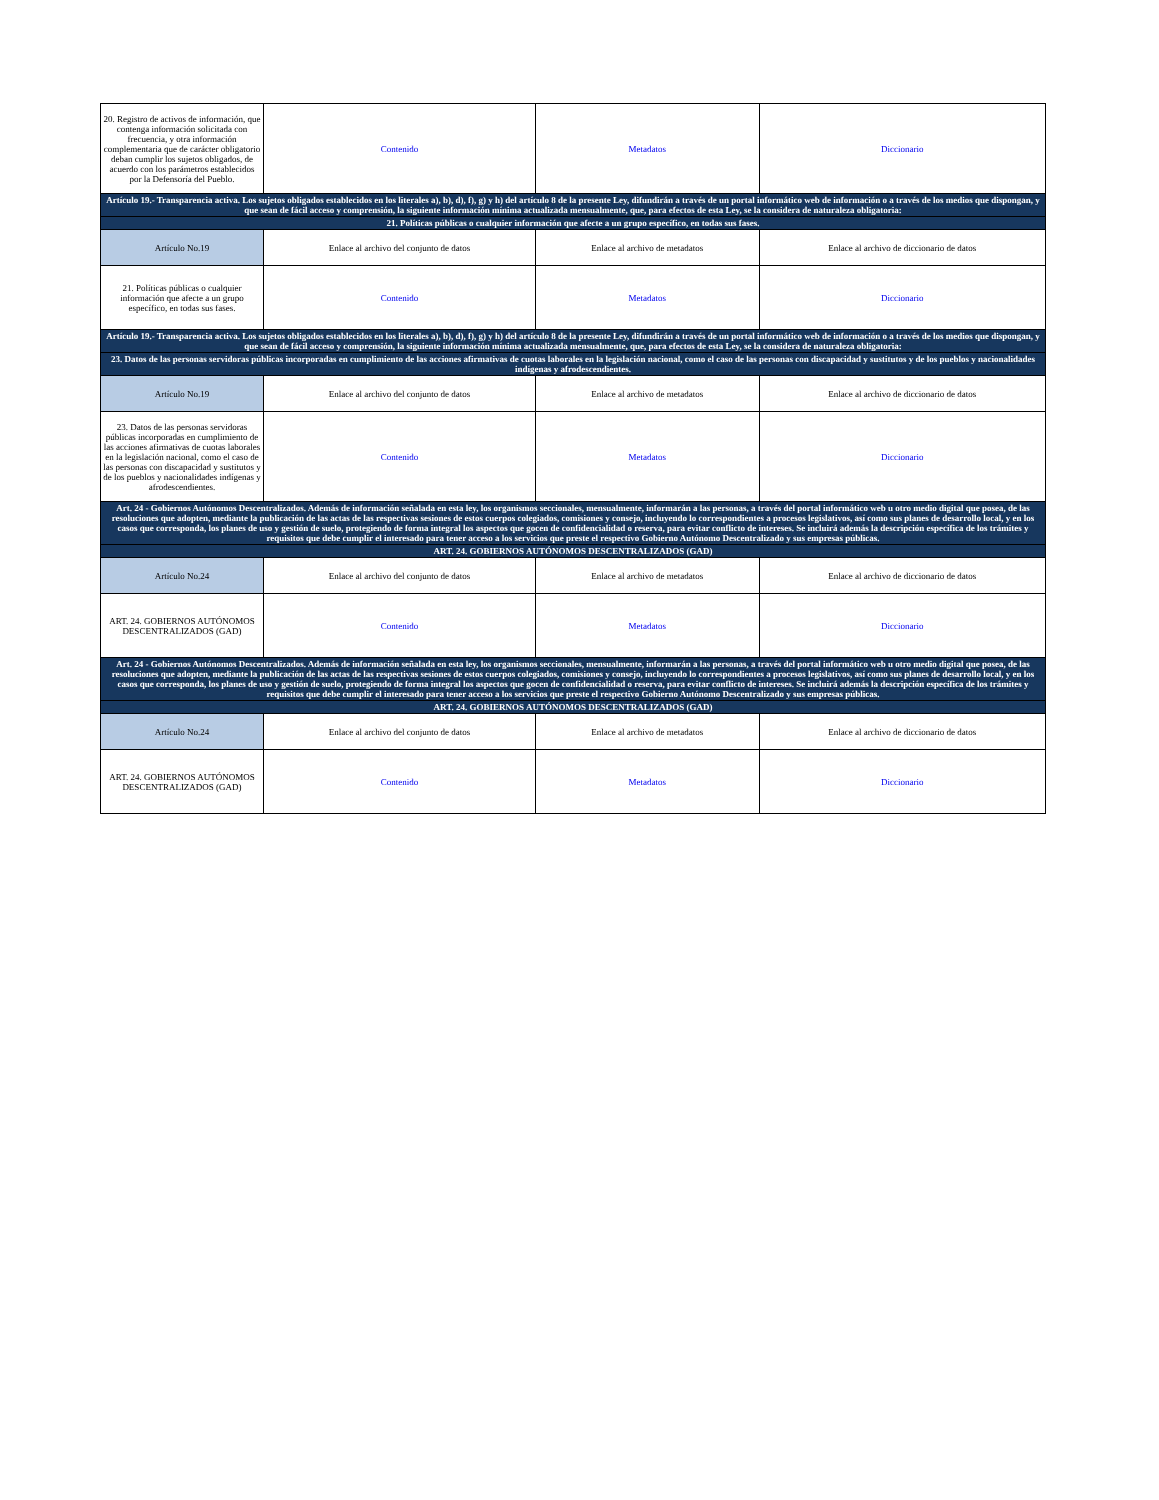| 20. Registro de activos de información, que contenga información solicitada con frecuencia, y otra información complementaria que de carácter obligatorio deban cumplir los sujetos obligados, de acuerdo con los parámetros establecidos por la Defensoría del Pueblo. | Contenido | Metadatos | Diccionario |
| Artículo 19.- Transparencia activa. Los sujetos obligados establecidos en los literales a), b), d), f), g) y h) del artículo 8 de la presente Ley, difundirán a través de un portal informático web de información o a través de los medios que dispongan, y que sean de fácil acceso y comprensión, la siguiente información mínima actualizada mensualmente, que, para efectos de esta Ley, se la considera de naturaleza obligatoria: | | | |
| 21. Políticas públicas o cualquier información que afecte a un grupo específico, en todas sus fases. | | | |
| Artículo No.19 | Enlace al archivo del conjunto de datos | Enlace al archivo de metadatos | Enlace al archivo de diccionario de datos |
| 21. Políticas públicas o cualquier información que afecte a un grupo específico, en todas sus fases. | Contenido | Metadatos | Diccionario |
| Artículo 19.- Transparencia activa. Los sujetos obligados establecidos en los literales a), b), d), f), g) y h) del artículo 8 de la presente Ley, difundirán a través de un portal informático web de información o a través de los medios que dispongan, y que sean de fácil acceso y comprensión, la siguiente información mínima actualizada mensualmente, que, para efectos de esta Ley, se la considera de naturaleza obligatoria: | | | |
| 23. Datos de las personas servidoras públicas incorporadas en cumplimiento de las acciones afirmativas de cuotas laborales en la legislación nacional, como el caso de las personas con discapacidad y sustitutos y de los pueblos y nacionalidades indígenas y afrodescendientes. | | | |
| Artículo No.19 | Enlace al archivo del conjunto de datos | Enlace al archivo de metadatos | Enlace al archivo de diccionario de datos |
| 23. Datos de las personas servidoras públicas incorporadas en cumplimiento de las acciones afirmativas de cuotas laborales en la legislación nacional, como el caso de las personas con discapacidad y sustitutos y de los pueblos y nacionalidades indígenas y afrodescendientes. | Contenido | Metadatos | Diccionario |
| Art. 24 - Gobiernos Autónomos Descentralizados. Además de información señalada en esta ley, los organismos seccionales, mensualmente, informarán a las personas, a través del portal informático web u otro medio digital que posea, de las resoluciones que adopten, mediante la publicación de las actas de las respectivas sesiones de estos cuerpos colegiados, comisiones y consejo, incluyendo lo correspondientes a procesos legislativos, así como sus planes de desarrollo local, y en los casos que corresponda, los planes de uso y gestión de suelo, protegiendo de forma integral los aspectos que gocen de confidencialidad o reserva, para evitar conflicto de intereses. Se incluirá además la descripción específica de los trámites y requisitos que debe cumplir el interesado para tener acceso a los servicios que preste el respectivo Gobierno Autónomo Descentralizado y sus empresas públicas. | | | |
| ART. 24. GOBIERNOS AUTÓNOMOS DESCENTRALIZADOS (GAD) | | | |
| Artículo No.24 | Enlace al archivo del conjunto de datos | Enlace al archivo de metadatos | Enlace al archivo de diccionario de datos |
| ART. 24. GOBIERNOS AUTÓNOMOS DESCENTRALIZADOS (GAD) | Contenido | Metadatos | Diccionario |
| Art. 24 - Gobiernos Autónomos Descentralizados. Además de información señalada en esta ley, los organismos seccionales, mensualmente, informarán a las personas, a través del portal informático web u otro medio digital que posea, de las resoluciones que adopten, mediante la publicación de las actas de las respectivas sesiones de estos cuerpos colegiados, comisiones y consejo, incluyendo lo correspondientes a procesos legislativos, así como sus planes de desarrollo local, y en los casos que corresponda, los planes de uso y gestión de suelo, protegiendo de forma integral los aspectos que gocen de confidencialidad o reserva, para evitar conflicto de intereses. Se incluirá además la descripción específica de los trámites y requisitos que debe cumplir el interesado para tener acceso a los servicios que preste el respectivo Gobierno Autónomo Descentralizado y sus empresas públicas. | | | |
| ART. 24. GOBIERNOS AUTÓNOMOS DESCENTRALIZADOS (GAD) | | | |
| Artículo No.24 | Enlace al archivo del conjunto de datos | Enlace al archivo de metadatos | Enlace al archivo de diccionario de datos |
| ART. 24. GOBIERNOS AUTÓNOMOS DESCENTRALIZADOS (GAD) | Contenido | Metadatos | Diccionario |